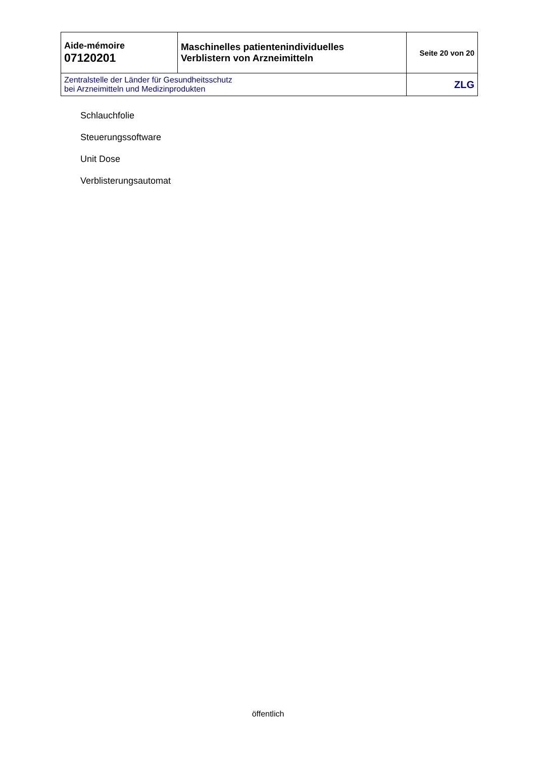| Aide-mémoire 07120201 | Maschinelles patientenindividuelles Verblistern von Arzneimitteln | Seite 20 von 20 |
| Zentralstelle der Länder für Gesundheitsschutz bei Arzneimitteln und Medizinprodukten | | ZLG |
Schlauchfolie
Steuerungssoftware
Unit Dose
Verblisterungsautomat
öffentlich